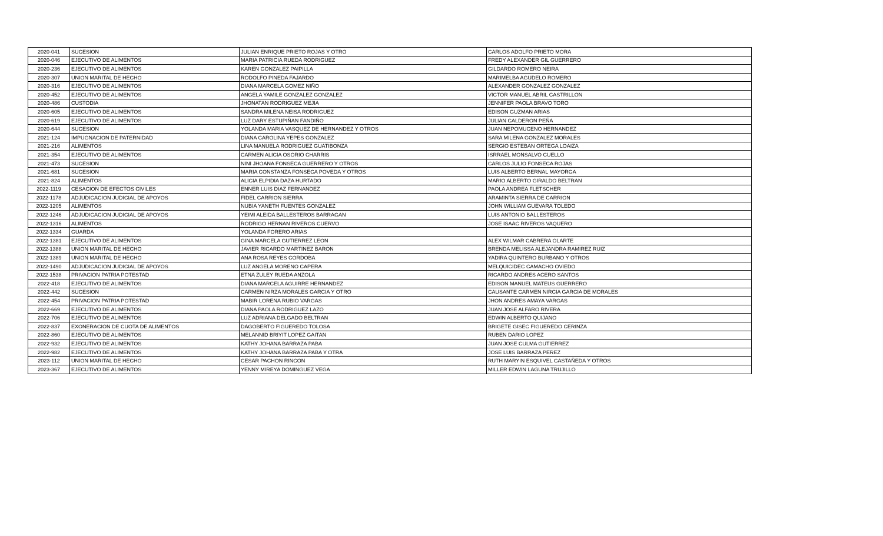| 2020-041 | SUCESION | JULIAN ENRIQUE PRIETO ROJAS Y OTRO | CARLOS ADOLFO PRIETO MORA |
| 2020-046 | EJECUTIVO DE ALIMENTOS | MARIA PATRICIA RUEDA RODRIGUEZ | FREDY ALEXANDER GIL GUERRERO |
| 2020-236 | EJECUTIVO DE ALIMENTOS | KAREN GONZALEZ PAIPILLA | GILDARDO ROMERO NEIRA |
| 2020-307 | UNION MARITAL DE HECHO | RODOLFO PINEDA FAJARDO | MARIMELBA AGUDELO ROMERO |
| 2020-316 | EJECUTIVO DE ALIMENTOS | DIANA MARCELA GOMEZ NIÑO | ALEXANDER GONZALEZ GONZALEZ |
| 2020-452 | EJECUTIVO DE ALIMENTOS | ANGELA YAMILE GONZALEZ GONZALEZ | VICTOR MANUEL ABRIL CASTRILLON |
| 2020-486 | CUSTODIA | JHONATAN RODRIGUEZ MEJIA | JENNIFER PAOLA BRAVO TORO |
| 2020-605 | EJECUTIVO DE ALIMENTOS | SANDRA MILENA NEISA RODRIGUEZ | EDISON GUZMAN ARIAS |
| 2020-619 | EJECUTIVO DE ALIMENTOS | LUZ DARY ESTUPIÑAN FANDIÑO | JULIAN CALDERON PEÑA |
| 2020-644 | SUCESION | YOLANDA MARIA VASQUEZ DE HERNANDEZ Y OTROS | JUAN NEPOMUCENO HERNANDEZ |
| 2021-124 | IMPUGNACION DE PATERNIDAD | DIANA CAROLINA YEPES GONZALEZ | SARA MILENA GONZALEZ MORALES |
| 2021-216 | ALIMENTOS | LINA MANUELA RODRIGUEZ GUATIBONZA | SERGIO ESTEBAN ORTEGA LOAIZA |
| 2021-354 | EJECUTIVO DE ALIMENTOS | CARMEN ALICIA OSORIO CHARRIS | ISRRAEL MONSALVO CUELLO |
| 2021-473 | SUCESION | NINI JHOANA FONSECA GUERRERO Y OTROS | CARLOS JULIO FONSECA ROJAS |
| 2021-681 | SUCESION | MARIA CONSTANZA FONSECA POVEDA Y OTROS | LUIS ALBERTO BERNAL MAYORGA |
| 2021-824 | ALIMENTOS | ALICIA ELPIDIA DAZA HURTADO | MARIO ALBERTO GIRALDO BELTRAN |
| 2022-1119 | CESACION DE EFECTOS CIVILES | ENNER LUIS DIAZ FERNANDEZ | PAOLA ANDREA FLETSCHER |
| 2022-1178 | ADJUDICACION JUDICIAL DE APOYOS | FIDEL CARRION SIERRA | ARAMINTA SIERRA DE CARRION |
| 2022-1205 | ALIMENTOS | NUBIA YANETH FUENTES GONZALEZ | JOHN WILLIAM GUEVARA TOLEDO |
| 2022-1246 | ADJUDICACION JUDICIAL DE APOYOS | YEIMI ALEIDA BALLESTEROS BARRAGAN | LUIS ANTONIO BALLESTEROS |
| 2022-1316 | ALIMENTOS | RODRIGO HERNAN RIVEROS CUERVO | JOSE ISAAC RIVEROS VAQUERO |
| 2022-1334 | GUARDA | YOLANDA FORERO ARIAS | |
| 2022-1381 | EJECUTIVO DE ALIMENTOS | GINA MARCELA GUTIERREZ LEON | ALEX WILMAR CABRERA OLARTE |
| 2022-1388 | UNION MARITAL DE HECHO | JAVIER RICARDO MARTINEZ BARON | BRENDA MELISSA ALEJANDRA RAMIREZ RUIZ |
| 2022-1389 | UNION MARITAL DE HECHO | ANA ROSA REYES CORDOBA | YADIRA QUINTERO BURBANO Y OTROS |
| 2022-1490 | ADJUDICACION JUDICIAL DE APOYOS | LUZ ANGELA MORENO CAPERA | MELQUICIDEC CAMACHO OVIEDO |
| 2022-1538 | PRIVACION PATRIA POTESTAD | ETNA ZULEY RUEDA ANZOLA | RICARDO ANDRES ACERO SANTOS |
| 2022-418 | EJECUTIVO DE ALIMENTOS | DIANA MARCELA AGUIRRE HERNANDEZ | EDISON MANUEL MATEUS GUERRERO |
| 2022-442 | SUCESION | CARMEN NIRZA MORALES GARCIA Y OTRO | CAUSANTE CARMEN NIRCIA GARCIA DE MORALES |
| 2022-454 | PRIVACION PATRIA POTESTAD | MABIR LORENA RUBIO VARGAS | JHON ANDRES AMAYA VARGAS |
| 2022-669 | EJECUTIVO DE ALIMENTOS | DIANA PAOLA RODRIGUEZ LAZO | JUAN JOSE ALFARO RIVERA |
| 2022-706 | EJECUTIVO DE ALIMENTOS | LUZ ADRIANA DELGADO BELTRAN | EDWIN ALBERTO QUIJANO |
| 2022-837 | EXONERACION DE CUOTA DE ALIMENTOS | DAGOBERTO FIGUEREDO TOLOSA | BRIGETE GISEC FIGUEREDO CERINZA |
| 2022-860 | EJECUTIVO DE ALIMENTOS | MELANNID BRIYIT LOPEZ GAITAN | RUBEN DARIO LOPEZ |
| 2022-932 | EJECUTIVO DE ALIMENTOS | KATHY JOHANA BARRAZA PABA | JUAN JOSE CULMA GUTIERREZ |
| 2022-982 | EJECUTIVO DE ALIMENTOS | KATHY JOHANA BARRAZA PABA Y OTRA | JOSE LUIS BARRAZA PEREZ |
| 2023-112 | UNION MARITAL DE HECHO | CESAR PACHON RINCON | RUTH MARYIN ESQUIVEL CASTAÑEDA Y OTROS |
| 2023-367 | EJECUTIVO DE ALIMENTOS | YENNY MIREYA DOMINGUEZ VEGA | MILLER EDWIN LAGUNA TRUJILLO |